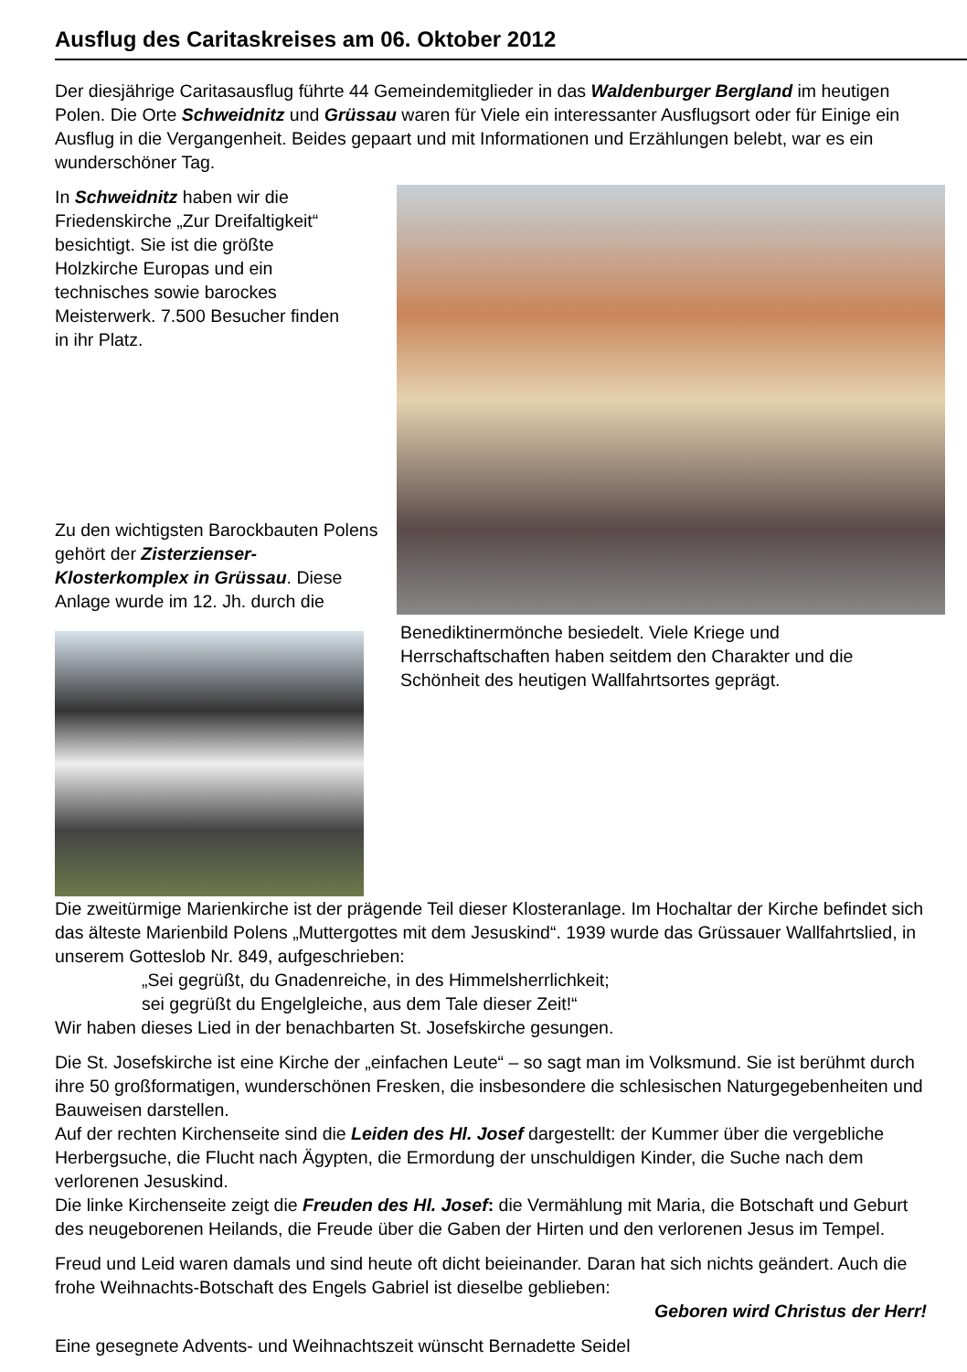Ausflug des Caritaskreises am 06. Oktober 2012
Der diesjährige Caritasausflug führte 44 Gemeindemitglieder in das Waldenburger Bergland im heutigen Polen. Die Orte Schweidnitz und Grüssau waren für Viele ein interessanter Ausflugsort oder für Einige ein Ausflug in die Vergangenheit. Beides gepaart und mit Informationen und Erzählungen belebt, war es ein wunderschöner Tag.
In Schweidnitz haben wir die Friedenskirche „Zur Dreifaltigkeit“ besichtigt. Sie ist die größte Holzkirche Europas und ein technisches sowie barockes Meisterwerk. 7.500 Besucher finden in ihr Platz.
Zu den wichtigsten Barockbauten Polens gehört der Zisterzienser-Klosterkomplex in Grüssau. Diese Anlage wurde im 12. Jh. durch die Benediktinermönche besiedelt. Viele Kriege und Herrschaftschaften haben seitdem den Charakter und die Schönheit des heutigen Wallfahrtsortes geprägt.
Die zweitürmige Marienkirche ist der prägende Teil dieser Klosteranlage. Im Hochaltar der Kirche befindet sich das älteste Marienbild Polens „Muttergottes mit dem Jesuskind“. 1939 wurde das Grüssauer Wallfahrtslied, in unserem Gotteslob Nr. 849, aufgeschrieben:
„Sei gegrüßt, du Gnadenreiche, in des Himmelsherrlichkeit;
sei gegrüßt du Engelgleiche, aus dem Tale dieser Zeit!“
Wir haben dieses Lied in der benachbarten St. Josefskirche gesungen.
Die St. Josefskirche ist eine Kirche der „einfachen Leute“ – so sagt man im Volksmund. Sie ist berühmt durch ihre 50 großformatigen, wunderschönen Fresken, die insbesondere die schlesischen Naturgegebenheiten und Bauweisen darstellen.
Auf der rechten Kirchenseite sind die Leiden des Hl. Josef dargestellt: der Kummer über die vergebliche Herbergsuche, die Flucht nach Ägypten, die Ermordung der unschuldigen Kinder, die Suche nach dem verlorenen Jesuskind.
Die linke Kirchenseite zeigt die Freuden des Hl. Josef: die Vermählung mit Maria, die Botschaft und Geburt des neugeborenen Heilands, die Freude über die Gaben der Hirten und den verlorenen Jesus im Tempel.
Freud und Leid waren damals und sind heute oft dicht beieinander. Daran hat sich nichts geändert. Auch die frohe Weihnachts-Botschaft des Engels Gabriel ist dieselbe geblieben:
Geboren wird Christus der Herr!
Eine gesegnete Advents- und Weihnachtszeit wünscht Bernadette Seidel